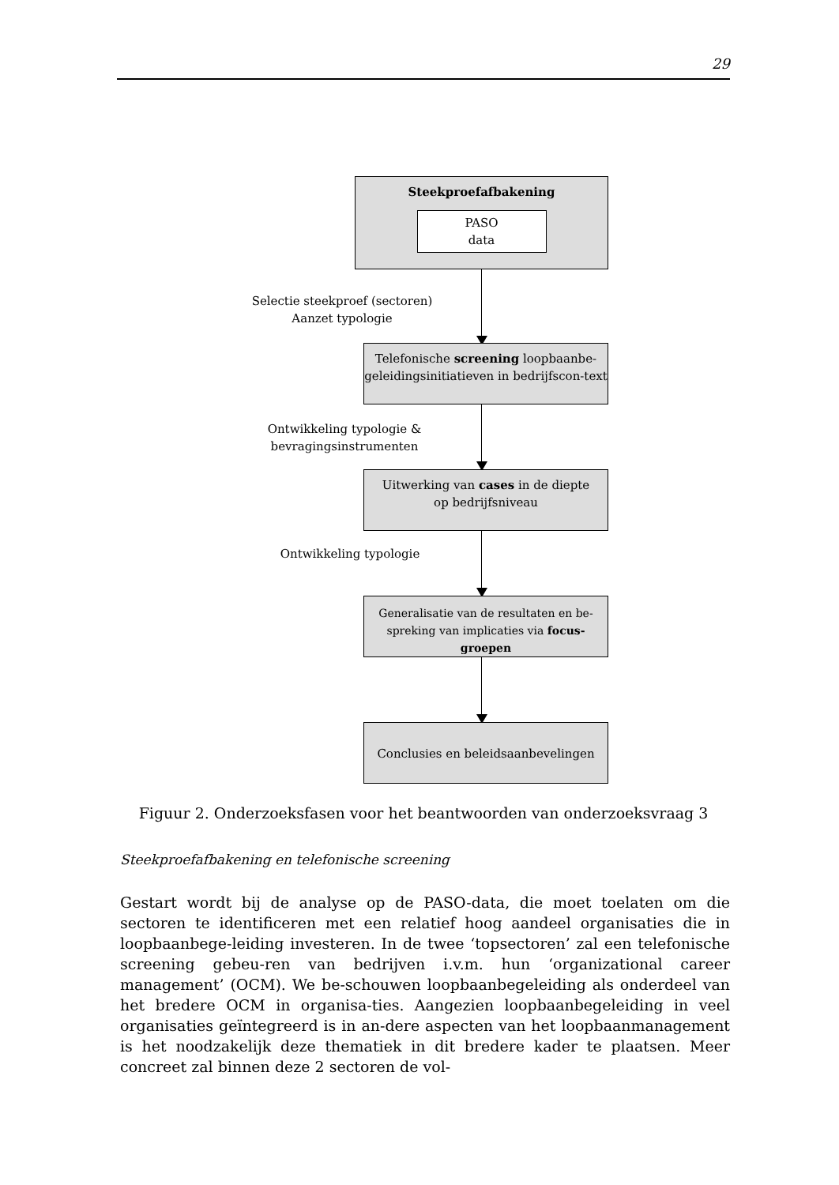29
Steekproefafbakening
PASO
data
Selectie steekproef (sectoren)
Aanzet typologie
Telefonische screening loopbaanbe-geleidingsinitiatieven in bedrijfscon-text
Ontwikkeling typologie &
bevragingsinstrumenten
Uitwerking van cases in de diepte
op bedrijfsniveau
Ontwikkeling typologie
Generalisatie van de resultaten en be-spreking van implicaties via focus-groepen
Conclusies en beleidsaanbevelingen
Figuur 2. Onderzoeksfasen voor het beantwoorden van onderzoeksvraag 3
Steekproefafbakening en telefonische screening
Gestart wordt bij de analyse op de PASO-data, die moet toelaten om die sectoren te identificeren met een relatief hoog aandeel organisaties die in loopbaanbege-leiding investeren. In de twee ‘topsectoren’ zal een telefonische screening gebeu-ren van bedrijven i.v.m. hun ‘organizational career management’ (OCM). We be-schouwen loopbaanbegeleiding als onderdeel van het bredere OCM in organisa-ties. Aangezien loopbaanbegeleiding in veel organisaties geïntegreerd is in an-dere aspecten van het loopbaanmanagement is het noodzakelijk deze thematiek in dit bredere kader te plaatsen. Meer concreet zal binnen deze 2 sectoren de vol-